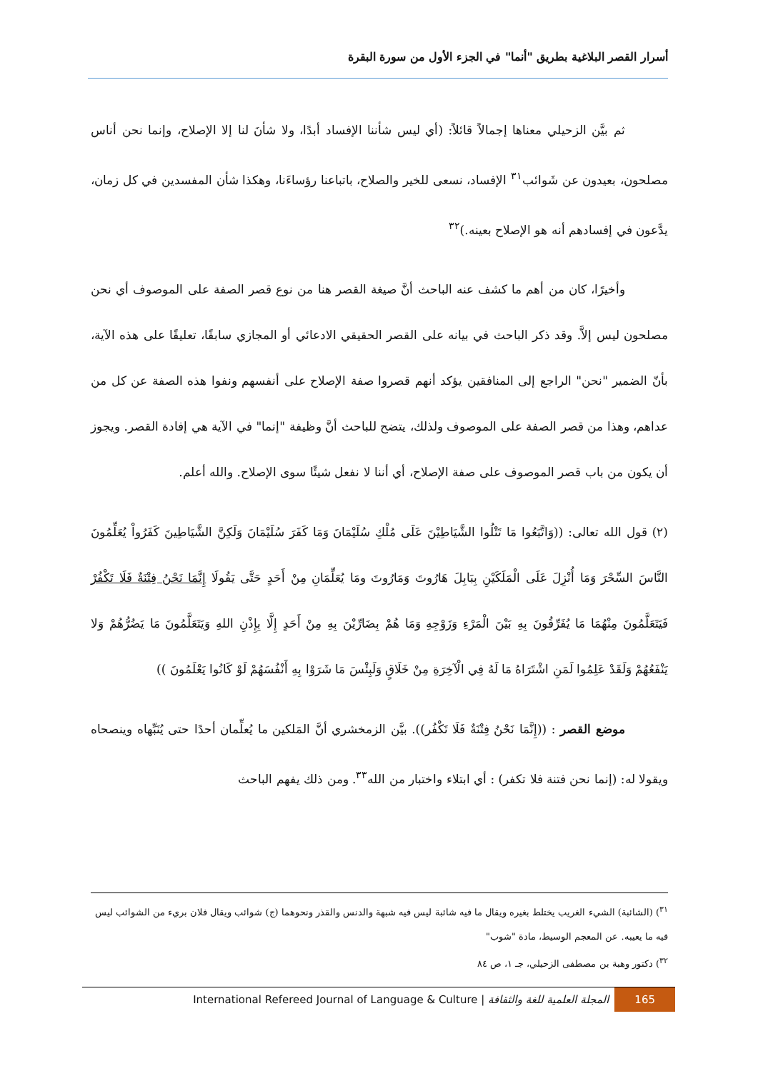أسرار القصر البلاغية بطريق "أنما" في الجزء الأول من سورة البقرة
ثم بيَّن الزحيلي معناها إجمالاً قائلاً: (أي ليس شأننا الإفساد أبدًا، ولا شأنَ لنا إلا الإصلاح، وإنما نحن أناس مصلحون، بعيدون عن شَوائب<sup>٣١</sup> الإفساد، نسعى للخير والصلاح، باتباعنا رؤساءَنا، وهكذا شأن المفسدين في كل زمان، يدَّعون في إفسادهم أنه هو الإصلاح بعينه.)<sup>٣٢</sup>
وأخيرًا، كان من أهم ما كشف عنه الباحث أنَّ صيغة القصر هنا من نوع قصر الصفة على الموصوف أي نحن مصلحون ليس إلاَّ. وقد ذكر الباحث في بيانه على القصر الحقيقي الادعائي أو المجازي سابقًا، تعليقًا على هذه الآية، بأنّ الضمير "نحن" الراجع إلى المنافقين يؤكد أنهم قصروا صفة الإصلاح على أنفسهم ونفوا هذه الصفة عن كل من عداهم، وهذا من قصر الصفة على الموصوف ولذلك، يتضح للباحث أنَّ وظيفة "إنما" في الآية هي إفادة القصر. ويجوز أن يكون من باب قصر الموصوف على صفة الإصلاح، أي أننا لا نفعل شيئًا سوى الإصلاح. والله أعلم.
(٢) قول الله تعالى: ((وَاتَّبَعُوا مَا تَتْلُوا الشَّيَاطِيْنَ عَلَى مُلْكِ سُلَيْمَانَ وَمَا كَفَرَ سُلَيْمَانَ وَلَكِنَّ الشَّيَاطِينَ كَفَرُواْ يُعَلِّمُونَ النَّاسَ السِّحْرَ وَمَا أُنْزِلَ عَلَى الْمَلَكَيْنِ بِبَابِلَ هَارُوتَ وَمَارُوتَ ومَا يُعَلِّمَانِ مِنْ أَحَدٍ حَتَّى يَقُولَا إِنَّمَا نَحْنُ فِتْنَةٌ فَلَا تَكْفُرْ فَيَتَعَلَّمُونَ مِنْهُمَا مَا يُفَرِّقُونَ بِهِ بَيْنَ الْمَرْءِ وَزَوْجِهِ وَمَا هُمْ بِضَارِّيْنَ بِهِ مِنْ أَحَدٍ إِلَّا بِإِذْنِ اللهِ وَيَتَعَلَّمُونَ مَا يَضُرُّهُمْ وَلا يَنْفَعُهُمْ وَلَقَدْ عَلِمُوا لَمَنِ اشْتَرَاهُ مَا لَهُ فِي الْآخِرَةِ مِنْ خَلَاقٍ وَلَبِئْسَ مَا شَرَوْا بِهِ أَنْفُسَهُمْ لَوْ كَانُوا يَعْلَمُونَ ))
موضع القصر : ((إِنَّمَا نَحْنُ فِتْنَةٌ فَلَا تَكْفُر)). بيَّن الزمخشري أنَّ المَلكين ما يُعلِّمان أحدًا حتى يُنَبِّهاه وينصحاه ويقولا له: (إنما نحن فتنة فلا تكفر) : أي ابتلاء واختبار من الله<sup>٣٣</sup>. ومن ذلك يفهم الباحث
<sup>٣١</sup>) (الشائبة) الشيء الغريب يختلط بغيره ويقال ما فيه شائبة ليس فيه شبهة والدنس والقذر ونحوهما (ج) شوائب ويقال فلان بريء من الشوائب ليس فيه ما يعيبه. عن المعجم الوسيط، مادة "شوب"
<sup>٣٢</sup>) دكتور وهبة بن مصطفى الزحيلي، جـ ١، ص ٨٤
International Refereed Journal of Language & Culture | المجلة العلمية للغة والثقافة
165